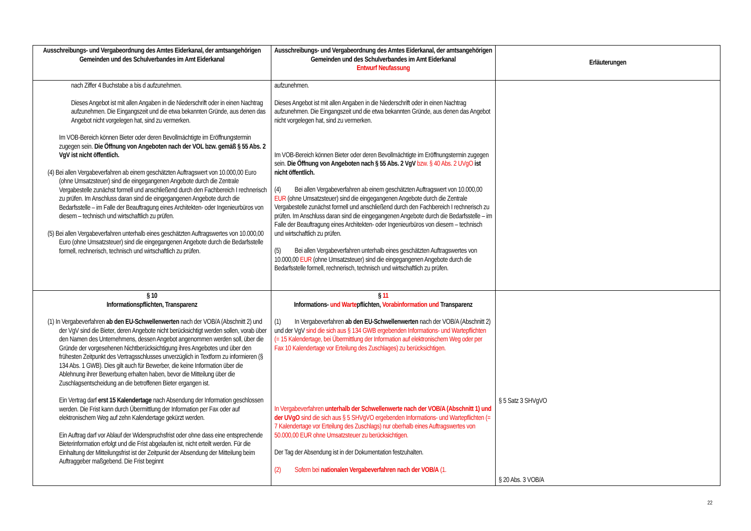| Ausschreibungs- und Vergabeordnung des Amtes Eiderkanal, der amtsangehörigen Gemeinden und des Schulverbandes im Amt Eiderkanal | Ausschreibungs- und Vergabeordnung des Amtes Eiderkanal, der amtsangehörigen Gemeinden und des Schulverbandes im Amt Eiderkanal Entwurf Neufassung | Erläuterungen |
| --- | --- | --- |
| nach Ziffer 4 Buchstabe a bis d aufzunehmen. Dieses Angebot ist mit allen Angaben in die Niederschrift oder in einen Nachtrag aufzunehmen. Die Eingangszeit und die etwa bekannten Gründe, aus denen das Angebot nicht vorgelegen hat, sind zu vermerken. Im VOB-Bereich können Bieter oder deren Bevollmächtigte im Eröffnungstermin zugegen sein. Die Öffnung von Angeboten nach der VOL bzw. gemäß § 55 Abs. 2 VgV ist nicht öffentlich. (4) Bei allen Vergabeverfahren ab einem geschätzten Auftragswert von 10.000,00 Euro (ohne Umsatzsteuer) sind die eingegangenen Angebote durch die Zentrale Vergabestelle zunächst formell und anschließend durch den Fachbereich I rechnerisch zu prüfen. Im Anschluss daran sind die eingegangenen Angebote durch die Bedarfsstelle – im Falle der Beauftragung eines Architekten- oder Ingenieurbüros von diesem – technisch und wirtschaftlich zu prüfen. (5) Bei allen Vergabeverfahren unterhalb eines geschätzten Auftragswertes von 10.000,00 Euro (ohne Umsatzsteuer) sind die eingegangenen Angebote durch die Bedarfsstelle formell, rechnerisch, technisch und wirtschaftlich zu prüfen. | aufzunehmen. Dieses Angebot ist mit allen Angaben in die Niederschrift oder in einen Nachtrag aufzunehmen. Die Eingangszeit und die etwa bekannten Gründe, aus denen das Angebot nicht vorgelegen hat, sind zu vermerken. Im VOB-Bereich können Bieter oder deren Bevollmächtigte im Eröffnungstermin zugegen sein. Die Öffnung von Angeboten nach § 55 Abs. 2 VgV bzw. § 40 Abs. 2 UVgO ist nicht öffentlich. (4) Bei allen Vergabeverfahren ab einem geschätzten Auftragswert von 10.000,00 EUR (ohne Umsatzsteuer) sind die eingegangenen Angebote durch die Zentrale Vergabestelle zunächst formell und anschließend durch den Fachbereich I rechnerisch zu prüfen. Im Anschluss daran sind die eingegangenen Angebote durch die Bedarfsstelle – im Falle der Beauftragung eines Architekten- oder Ingenieurbüros von diesem – technisch und wirtschaftlich zu prüfen. (5) Bei allen Vergabeverfahren unterhalb eines geschätzten Auftragswertes von 10.000,00 EUR (ohne Umsatzsteuer) sind die eingegangenen Angebote durch die Bedarfsstelle formell, rechnerisch, technisch und wirtschaftlich zu prüfen. | |
| § 10 Informationspflichten, Transparenz (1) In Vergabeverfahren ab den EU-Schwellenwerten nach der VOB/A (Abschnitt 2) und der VgV sind die Bieter, deren Angebote nicht berücksichtigt werden sollen, vorab über den Namen des Unternehmens, dessen Angebot angenommen werden soll, über die Gründe der vorgesehenen Nichtberücksichtigung ihres Angebotes und über den frühesten Zeitpunkt des Vertragsschlusses unverzüglich in Textform zu informieren (§ 134 Abs. 1 GWB). Dies gilt auch für Bewerber, die keine Information über die Ablehnung ihrer Bewerbung erhalten haben, bevor die Mitteilung über die Zuschlagsentscheidung an die betroffenen Bieter ergangen ist. Ein Vertrag darf erst 15 Kalendertage nach Absendung der Information geschlossen werden. Die Frist kann durch Übermittlung der Information per Fax oder auf elektronischem Weg auf zehn Kalendertage gekürzt werden. Ein Auftrag darf vor Ablauf der Widerspruchsfrist oder ohne dass eine entsprechende Bieterinformation erfolgt und die Frist abgelaufen ist, nicht erteilt werden. Für die Einhaltung der Mitteilungsfrist ist der Zeitpunkt der Absendung der Mitteilung beim Auftraggeber maßgebend. Die Frist beginnt | § 11 Informations- und Warte pflichten, Vorabinformation und Transparenz (1) In Vergabeverfahren ab den EU-Schwellenwerten nach der VOB/A (Abschnitt 2) und der VgV sind die sich aus § 134 GWB ergebenden Informations- und Wartepflichten (= 15 Kalendertage, bei Übermittlung der Information auf elektronischem Weg oder per Fax 10 Kalendertage vor Erteilung des Zuschlages) zu berücksichtigen. In Vergabeverfahren unterhalb der Schwellenwerte nach der VOB/A (Abschnitt 1) und der UVgO sind die sich aus § 5 SHVgVO ergebenden Informations- und Wartepflichten (= 7 Kalendertage vor Erteilung des Zuschlags) nur oberhalb eines Auftragswertes von 50.000,00 EUR ohne Umsatzsteuer zu berücksichtigen. Der Tag der Absendung ist in der Dokumentation festzuhalten. (2) Sofern bei nationalen Vergabeverfahren nach der VOB/A (1. | § 5 Satz 3 SHVgVO § 20 Abs. 3 VOB/A |
22